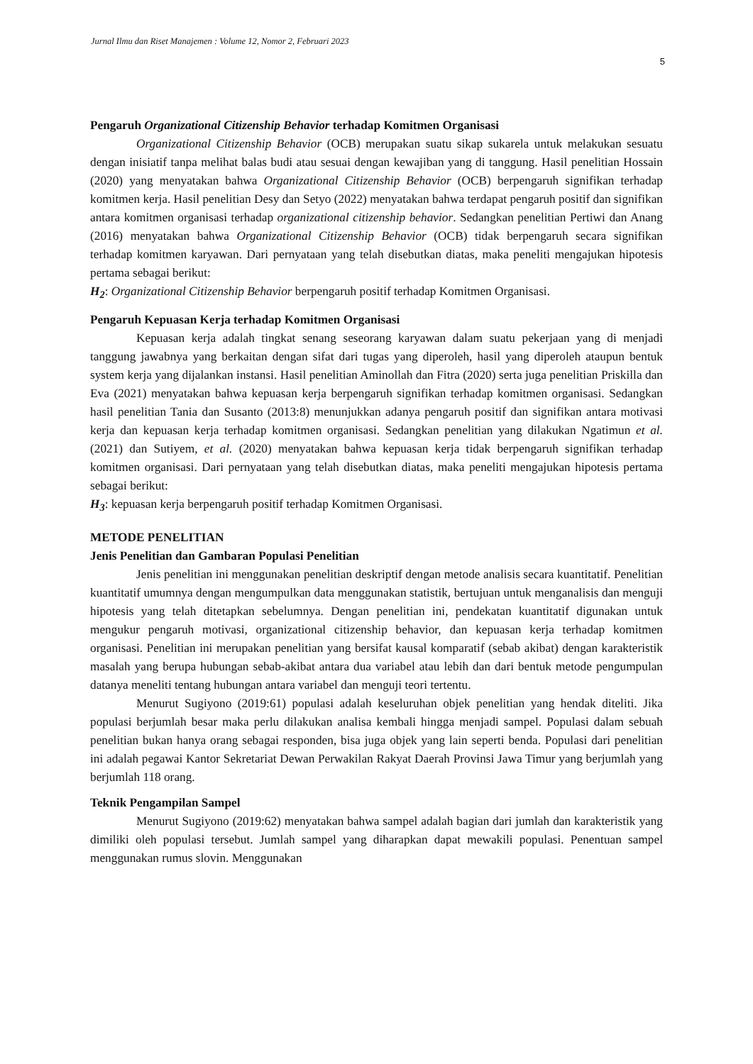Jurnal Ilmu dan Riset Manajemen : Volume 12, Nomor 2, Februari 2023
5
Pengaruh Organizational Citizenship Behavior terhadap Komitmen Organisasi
Organizational Citizenship Behavior (OCB) merupakan suatu sikap sukarela untuk melakukan sesuatu dengan inisiatif tanpa melihat balas budi atau sesuai dengan kewajiban yang di tanggung. Hasil penelitian Hossain (2020) yang menyatakan bahwa Organizational Citizenship Behavior (OCB) berpengaruh signifikan terhadap komitmen kerja. Hasil penelitian Desy dan Setyo (2022) menyatakan bahwa terdapat pengaruh positif dan signifikan antara komitmen organisasi terhadap organizational citizenship behavior. Sedangkan penelitian Pertiwi dan Anang (2016) menyatakan bahwa Organizational Citizenship Behavior (OCB) tidak berpengaruh secara signifikan terhadap komitmen karyawan. Dari pernyataan yang telah disebutkan diatas, maka peneliti mengajukan hipotesis pertama sebagai berikut:
H<sub>2</sub>: Organizational Citizenship Behavior berpengaruh positif terhadap Komitmen Organisasi.
Pengaruh Kepuasan Kerja terhadap Komitmen Organisasi
Kepuasan kerja adalah tingkat senang seseorang karyawan dalam suatu pekerjaan yang di menjadi tanggung jawabnya yang berkaitan dengan sifat dari tugas yang diperoleh, hasil yang diperoleh ataupun bentuk system kerja yang dijalankan instansi. Hasil penelitian Aminollah dan Fitra (2020) serta juga penelitian Priskilla dan Eva (2021) menyatakan bahwa kepuasan kerja berpengaruh signifikan terhadap komitmen organisasi. Sedangkan hasil penelitian Tania dan Susanto (2013:8) menunjukkan adanya pengaruh positif dan signifikan antara motivasi kerja dan kepuasan kerja terhadap komitmen organisasi. Sedangkan penelitian yang dilakukan Ngatimun et al. (2021) dan Sutiyem, et al. (2020) menyatakan bahwa kepuasan kerja tidak berpengaruh signifikan terhadap komitmen organisasi. Dari pernyataan yang telah disebutkan diatas, maka peneliti mengajukan hipotesis pertama sebagai berikut:
H<sub>3</sub>: kepuasan kerja berpengaruh positif terhadap Komitmen Organisasi.
METODE PENELITIAN
Jenis Penelitian dan Gambaran Populasi Penelitian
Jenis penelitian ini menggunakan penelitian deskriptif dengan metode analisis secara kuantitatif. Penelitian kuantitatif umumnya dengan mengumpulkan data menggunakan statistik, bertujuan untuk menganalisis dan menguji hipotesis yang telah ditetapkan sebelumnya. Dengan penelitian ini, pendekatan kuantitatif digunakan untuk mengukur pengaruh motivasi, organizational citizenship behavior, dan kepuasan kerja terhadap komitmen organisasi. Penelitian ini merupakan penelitian yang bersifat kausal komparatif (sebab akibat) dengan karakteristik masalah yang berupa hubungan sebab-akibat antara dua variabel atau lebih dan dari bentuk metode pengumpulan datanya meneliti tentang hubungan antara variabel dan menguji teori tertentu.
Menurut Sugiyono (2019:61) populasi adalah keseluruhan objek penelitian yang hendak diteliti. Jika populasi berjumlah besar maka perlu dilakukan analisa kembali hingga menjadi sampel. Populasi dalam sebuah penelitian bukan hanya orang sebagai responden, bisa juga objek yang lain seperti benda. Populasi dari penelitian ini adalah pegawai Kantor Sekretariat Dewan Perwakilan Rakyat Daerah Provinsi Jawa Timur yang berjumlah yang berjumlah 118 orang.
Teknik Pengampilan Sampel
Menurut Sugiyono (2019:62) menyatakan bahwa sampel adalah bagian dari jumlah dan karakteristik yang dimiliki oleh populasi tersebut. Jumlah sampel yang diharapkan dapat mewakili populasi. Penentuan sampel menggunakan rumus slovin. Menggunakan